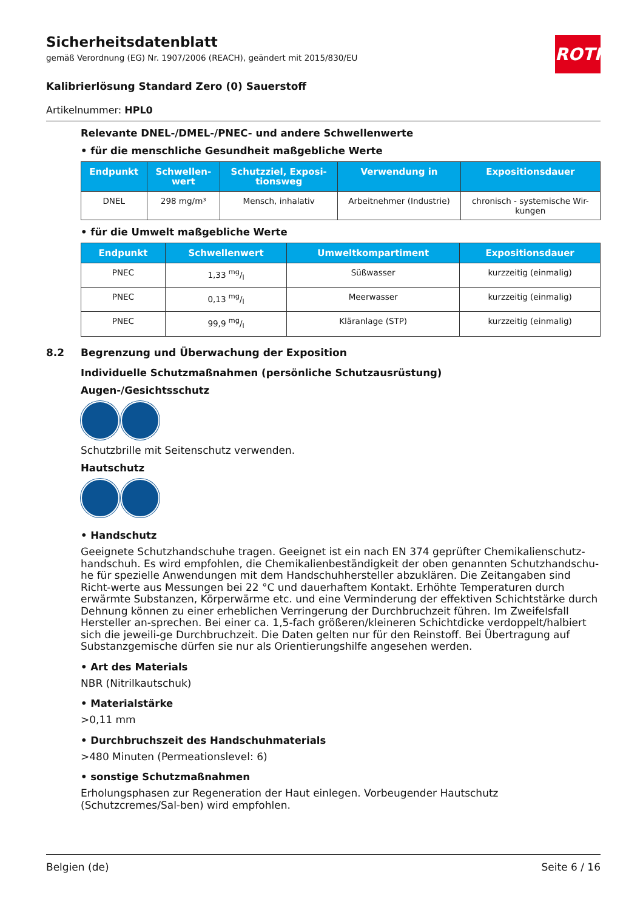ROTH
Sicherheitsdatenblatt
gemäß Verordnung (EG) Nr. 1907/2006 (REACH), geändert mit 2015/830/EU
Kalibrierlösung Standard Zero (0) Sauerstoff
Artikelnummer: HPL0
Relevante DNEL-/DMEL-/PNEC- und andere Schwellenwerte
• für die menschliche Gesundheit maßgebliche Werte
| Endpunkt | Schwellen- wert | Schutzziel, Exposi- tionsweg | Verwendung in | Expositionsdauer |
| --- | --- | --- | --- | --- |
| DNEL | 298 mg/m³ | Mensch, inhalativ | Arbeitnehmer (Industrie) | chronisch - systemische Wir- kungen |
• für die Umwelt maßgebliche Werte
| Endpunkt | Schwellenwert | Umweltkompartiment | Expositionsdauer |
| --- | --- | --- | --- |
| PNEC | 1,33 mg/l | Süßwasser | kurzzeitig (einmalig) |
| PNEC | 0,13 mg/l | Meerwasser | kurzzeitig (einmalig) |
| PNEC | 99,9 mg/l | Kläranlage (STP) | kurzzeitig (einmalig) |
8.2 Begrenzung und Überwachung der Exposition
Individuelle Schutzmaßnahmen (persönliche Schutzausrüstung)
Augen-/Gesichtsschutz
Schutzbrille mit Seitenschutz verwenden.
Hautschutz
• Handschutz
Geeignete Schutzhandschuhe tragen. Geeignet ist ein nach EN 374 geprüfter Chemikalienschutz-handschuh. Es wird empfohlen, die Chemikalienbeständigkeit der oben genannten Schutzhandschu-he für spezielle Anwendungen mit dem Handschuhhersteller abzuklären. Die Zeitangaben sind Richt-werte aus Messungen bei 22 °C und dauerhaftem Kontakt. Erhöhte Temperaturen durch erwärmte Substanzen, Körperwärme etc. und eine Verminderung der effektiven Schichtstärke durch Dehnung können zu einer erheblichen Verringerung der Durchbruchzeit führen. Im Zweifelsfall Hersteller an-sprechen. Bei einer ca. 1,5-fach größeren/kleineren Schichtdicke verdoppelt/halbiert sich die jeweili-ge Durchbruchzeit. Die Daten gelten nur für den Reinstoff. Bei Übertragung auf Substanzgemische dürfen sie nur als Orientierungshilfe angesehen werden.
• Art des Materials
NBR (Nitrilkautschuk)
• Materialstärke
>0,11 mm
• Durchbruchszeit des Handschuhmaterials
>480 Minuten (Permeationslevel: 6)
• sonstige Schutzmaßnahmen
Erholungsphasen zur Regeneration der Haut einlegen. Vorbeugender Hautschutz (Schutzcremes/Sal-ben) wird empfohlen.
Belgien (de) Seite 6 / 16